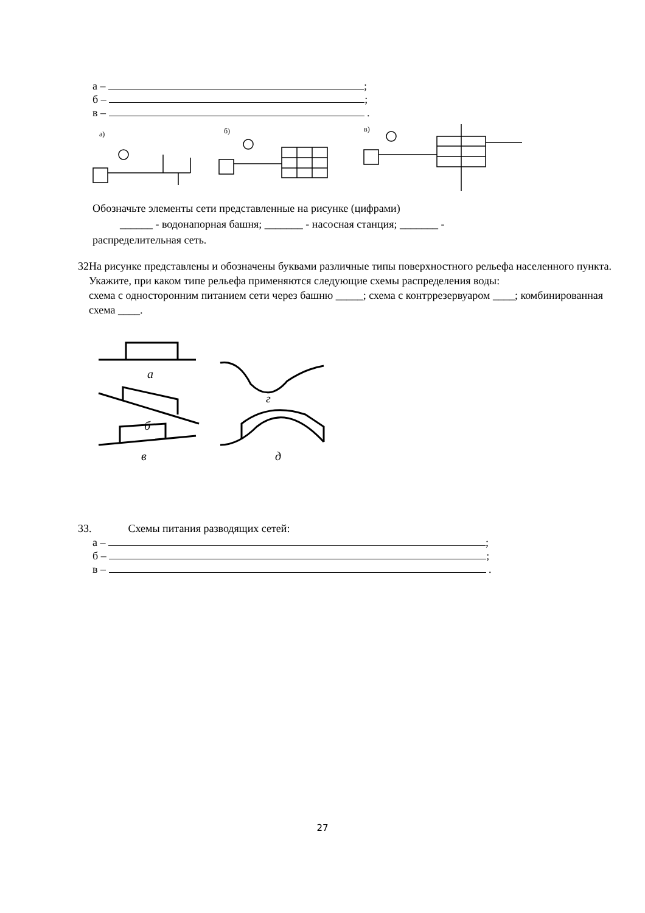а – ;
б – ;
в – .
а)
б)
в)
Обозначьте элементы сети представленные на рисунке (цифрами)
______ - водонапорная башня; _______ - насосная станция; _______ -
распределительная сеть.
32 На рисунке представлены и обозначены буквами различные типы поверхностного рельефа населенного пункта. Укажите, при каком типе рельефа применяются следующие схемы распределения воды:
схема с односторонним питанием сети через башню _____; схема с контррезервуаром ____; комбинированная схема ____.
а
б
в
г
д
33. Схемы питания разводящих сетей:
а – ;
б – ;
в – .
27